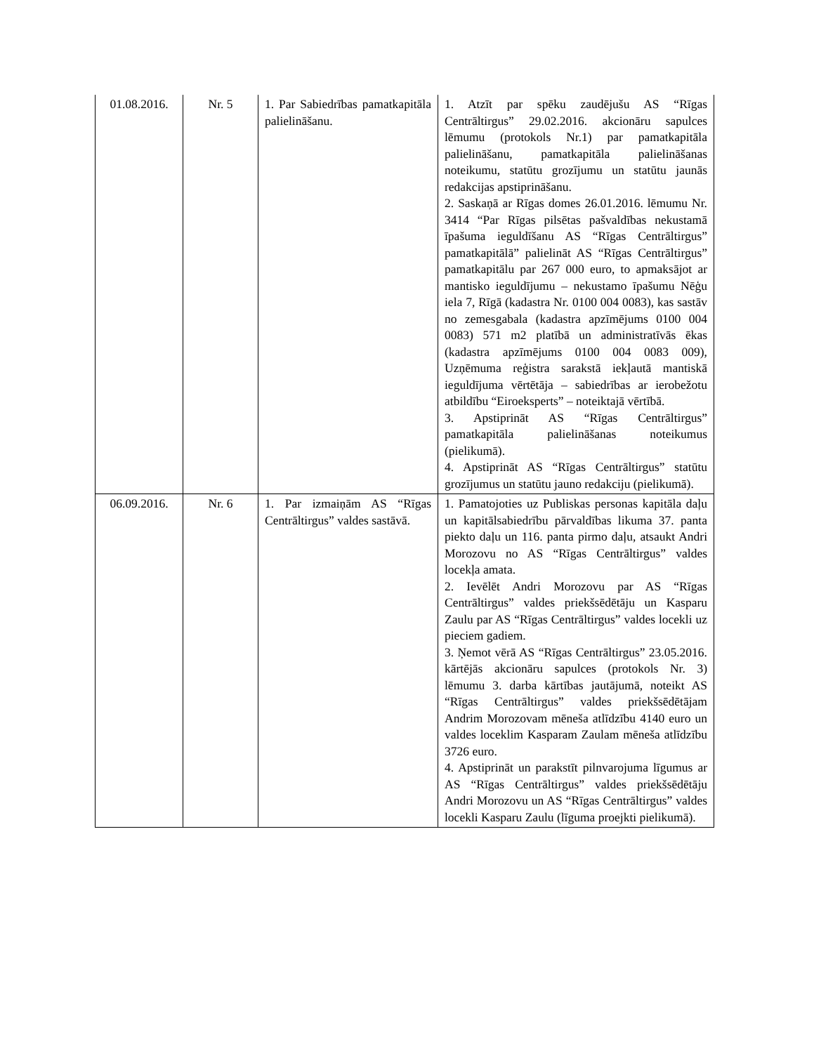| 01.08.2016. | Nr. 5 | 1. Par Sabiedrības pamatkapitāla palielināšanu. | 1. Atzīt par spēku zaudējušu AS “Rīgas Centrāltirgus” 29.02.2016. akcionāru sapulces lēmumu (protokols Nr.1) par pamatkapitāla palielināšanu, pamatkapitāla palielināšanas noteikumu, statūtu grozījumu un statūtu jaunās redakcijas apstiprināšanu. 2. Saskaņā ar Rīgas domes 26.01.2016. lēmumu Nr. 3414 “Par Rīgas pilsētas pašvaldības nekustamā īpašuma ieguldīšanu AS “Rīgas Centrāltirgus” pamatkapitālā” palielināt AS “Rīgas Centrāltirgus” pamatkapitālu par 267 000 euro, to apmaksājot ar mantisko ieguldījumu – nekustamo īpašumu Nēģu iela 7, Rīgā (kadastra Nr. 0100 004 0083), kas sastāv no zemesgabala (kadastra apzīmējums 0100 004 0083) 571 m2 platībā un administratīvās ēkas (kadastra apzīmējums 0100 004 0083 009), Uzņēmuma reģistra sarakstā iekļautā mantiskā ieguldījuma vērtētāja – sabiedrības ar ierobežotu atbildību “Eiroeksperts” – noteiktajā vērtībā. 3. Apstiprināt AS “Rīgas Centrāltirgus” pamatkapitāla palielināšanas noteikumus (pielikumā). 4. Apstiprināt AS “Rīgas Centrāltirgus” statūtu grozījumus un statūtu jauno redakciju (pielikumā). |
| 06.09.2016. | Nr. 6 | 1. Par izmaiņām AS “Rīgas Centrāltirgus” valdes sastāvā. | 1. Pamatojoties uz Publiskas personas kapitāla daļu un kapitālsabiedrību pārvaldības likuma 37. panta piekto daļu un 116. panta pirmo daļu, atsaukt Andri Morozovu no AS “Rīgas Centrāltirgus” valdes locekļa amata. 2. Ievēlēt Andri Morozovu par AS “Rīgas Centrāltirgus” valdes priekšsēdētāju un Kasparu Zaulu par AS “Rīgas Centrāltirgus” valdes locekli uz pieciem gadiem. 3. Ņemot vērā AS “Rīgas Centrāltirgus” 23.05.2016. kārtējās akcionāru sapulces (protokols Nr. 3) lēmumu 3. darba kārtības jautājumā, noteikt AS “Rīgas Centrāltirgus” valdes priekšsēdētājam Andrim Morozovam mēneša atlīdzību 4140 euro un valdes loceklim Kasparam Zaulam mēneša atlīdzību 3726 euro. 4. Apstiprināt un parakstīt pilnvarojuma līgumus ar AS “Rīgas Centrāltirgus” valdes priekšsēdētāju Andri Morozovu un AS “Rīgas Centrāltirgus” valdes locekli Kasparu Zaulu (līguma proejkti pielikumā). |